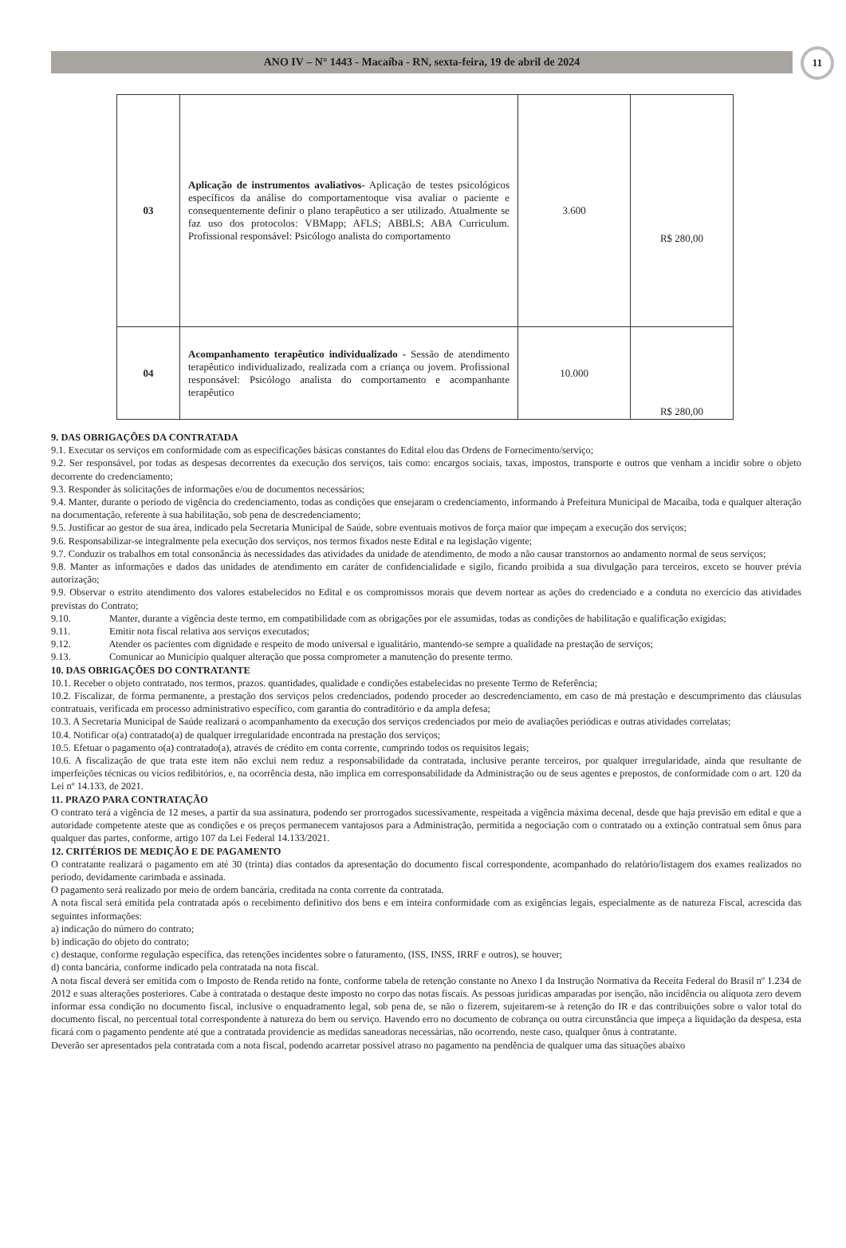ANO IV – N° 1443 - Macaíba - RN, sexta-feira, 19 de abril de 2024
11
| 03 | Aplicação de instrumentos avaliativos- Aplicação de testes psicológicos específicos da análise do comportamentoque visa avaliar o paciente e consequentemente definir o plano terapêutico a ser utilizado. Atualmente se faz uso dos protocolos: VBMapp; AFLS; ABBLS; ABA Curriculum. Profissional responsável: Psicólogo analista do comportamento | 3.600 | R$ 280,00 |
| 04 | Acompanhamento terapêutico individualizado - Sessão de atendimento terapêutico individualizado, realizada com a criança ou jovem. Profissional responsável: Psicólogo analista do comportamento e acompanhante terapêutico | 10.000 | R$ 280,00 |
9. DAS OBRIGAÇÕES DA CONTRATADA
9.1. Executar os serviços em conformidade com as especificações básicas constantes do Edital elou das Ordens de Fornecimento/serviço;
9.2. Ser responsável, por todas as despesas decorrentes da execução dos serviços, tais como: encargos sociais, taxas, impostos, transporte e outros que venham a incidir sobre o objeto decorrente do credenciamento;
9.3. Responder às solicitações de informações e/ou de documentos necessários;
9.4. Manter, durante o período de vigência do credenciamento, todas as condições que ensejaram o credenciamento, informando à Prefeitura Municipal de Macaíba, toda e qualquer alteração na documentação, referente à sua habilitação, sob pena de descredenciamento;
9.5. Justificar ao gestor de sua área, indicado pela Secretaria Municipal de Saúde, sobre eventuais motivos de força maior que impeçam a execução dos serviços;
9.6. Responsabilizar-se integralmente pela execução dos serviços, nos termos fixados neste Edital e na legislação vigente;
9.7. Conduzir os trabalhos em total consonância às necessidades das atividades da unidade de atendimento, de modo a não causar transtornos ao andamento normal de seus serviços;
9.8. Manter as informações e dados das unidades de atendimento em caráter de confidencialidade e sigilo, ficando proibida a sua divulgação para terceiros, exceto se houver prévia autorização;
9.9. Observar o estrito atendimento dos valores estabelecidos no Edital e os compromissos morais que devem nortear as ações do credenciado e a conduta no exercício das atividades previstas do Contrato;
9.10. Manter, durante a vigência deste termo, em compatibilidade com as obrigações por ele assumidas, todas as condições de habilitação e qualificação exigidas;
9.11. Emitir nota fiscal relativa aos serviços executados;
9.12. Atender os pacientes com dignidade e respeito de modo universal e igualitário, mantendo-se sempre a qualidade na prestação de serviços;
9.13. Comunicar ao Município qualquer alteração que possa comprometer a manutenção do presente termo.
10. DAS OBRIGAÇÕES DO CONTRATANTE
10.1. Receber o objeto contratado, nos termos, prazos. quantidades, qualidade e condições estabelecidas no presente Termo de Referência;
10.2. Fiscalizar, de forma permanente, a prestação dos serviços pelos credenciados, podendo proceder ao descredenciamento, em caso de má prestação e descumprimento das cláusulas contratuais, verificada em processo administrativo específico, com garantia do contraditório e da ampla defesa;
10.3. A Secretaria Municipal de Saúde realizará o acompanhamento da execução dos serviços credenciados por meio de avaliações periódicas e outras atividades correlatas;
10.4. Notificar o(a) contratado(a) de qualquer irregularidade encontrada na prestação dos serviços;
10.5. Efetuar o pagamento o(a) contratado(a), através de crédito em conta corrente, cumprindo todos os requisitos legais;
10.6. A fiscalização de que trata este item não exclui nem reduz a responsabilidade da contratada, inclusive perante terceiros, por qualquer irregularidade, ainda que resultante de imperfeições técnicas ou vícios redibitórios, e, na ocorrência desta, não implica em corresponsabilidade da Administração ou de seus agentes e prepostos, de conformidade com o art. 120 da Lei nº 14.133, de 2021.
11. PRAZO PARA CONTRATAÇÃO
O contrato terá a vigência de 12 meses, a partir da sua assinatura, podendo ser prorrogados sucessivamente, respeitada a vigência máxima decenal, desde que haja previsão em edital e que a autoridade competente ateste que as condições e os preços permanecem vantajosos para a Administração, permitida a negociação com o contratado ou a extinção contratual sem ônus para qualquer das partes, conforme, artigo 107 da Lei Federal 14.133/2021.
12. CRITÉRIOS DE MEDIÇÃO E DE PAGAMENTO
O contratante realizará o pagamento em até 30 (trinta) dias contados da apresentação do documento fiscal correspondente, acompanhado do relatório/listagem dos exames realizados no período, devidamente carimbada e assinada.
O pagamento será realizado por meio de ordem bancária, creditada na conta corrente da contratada.
A nota fiscal será emitida pela contratada após o recebimento definitivo dos bens e em inteira conformidade com as exigências legais, especialmente as de natureza Fiscal, acrescida das seguintes informações:
a) indicação do número do contrato;
b) indicação do objeto do contrato;
c) destaque, conforme regulação específica, das retenções incidentes sobre o faturamento, (ISS, INSS, IRRF e outros), se houver;
d) conta bancária, conforme indicado pela contratada na nota fiscal.
A nota fiscal deverá ser emitida com o Imposto de Renda retido na fonte, conforme tabela de retenção constante no Anexo I da Instrução Normativa da Receita Federal do Brasil nº 1.234 de 2012 e suas alterações posteriores. Cabe à contratada o destaque deste imposto no corpo das notas fiscais. As pessoas jurídicas amparadas por isenção, não incidência ou alíquota zero devem informar essa condição no documento fiscal, inclusive o enquadramento legal, sob pena de, se não o fizerem, sujeitarem-se à retenção do IR e das contribuições sobre o valor total do documento fiscal, no percentual total correspondente à natureza do bem ou serviço. Havendo erro no documento de cobrança ou outra circunstância que impeça a liquidação da despesa, esta ficará com o pagamento pendente até que a contratada providencie as medidas saneadoras necessárias, não ocorrendo, neste caso, qualquer ônus à contratante.
Deverão ser apresentados pela contratada com a nota fiscal, podendo acarretar possível atraso no pagamento na pendência de qualquer uma das situações abaixo